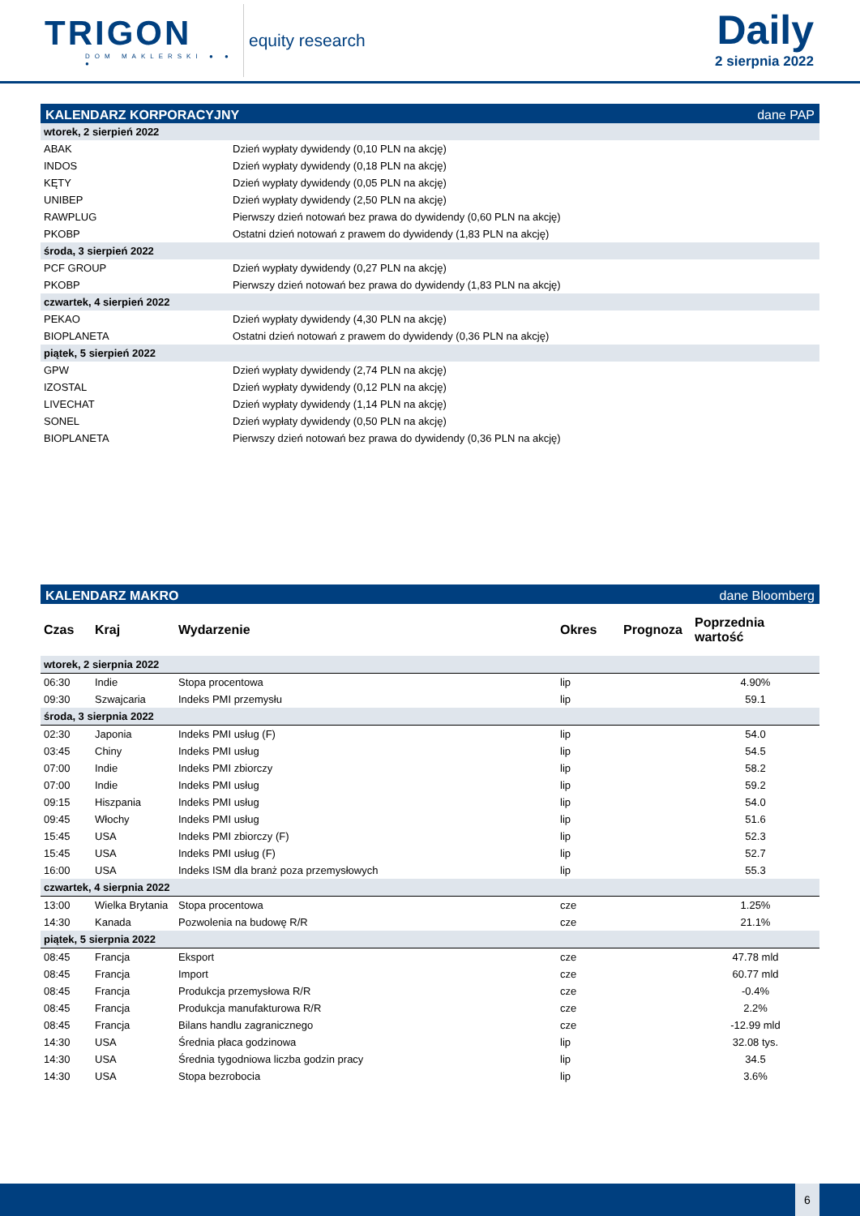TRIGON
DOM MAKLERSKI ● ● ●
equity research
Daily
2 sierpnia 2022
KALENDARZ KORPORACYJNY dane PAP
| wtorek, 2 sierpień 2022 | |
| ABAK | Dzień wypłaty dywidendy (0,10 PLN na akcję) |
| INDOS | Dzień wypłaty dywidendy (0,18 PLN na akcję) |
| KĘTY | Dzień wypłaty dywidendy (0,05 PLN na akcję) |
| UNIBEP | Dzień wypłaty dywidendy (2,50 PLN na akcję) |
| RAWPLUG | Pierwszy dzień notowań bez prawa do dywidendy (0,60 PLN na akcję) |
| PKOBP | Ostatni dzień notowań z prawem do dywidendy (1,83 PLN na akcję) |
| środa, 3 sierpień 2022 | |
| PCF GROUP | Dzień wypłaty dywidendy (0,27 PLN na akcję) |
| PKOBP | Pierwszy dzień notowań bez prawa do dywidendy (1,83 PLN na akcję) |
| czwartek, 4 sierpień 2022 | |
| PEKAO | Dzień wypłaty dywidendy (4,30 PLN na akcję) |
| BIOPLANETA | Ostatni dzień notowań z prawem do dywidendy (0,36 PLN na akcję) |
| piątek, 5 sierpień 2022 | |
| GPW | Dzień wypłaty dywidendy (2,74 PLN na akcję) |
| IZOSTAL | Dzień wypłaty dywidendy (0,12 PLN na akcję) |
| LIVECHAT | Dzień wypłaty dywidendy (1,14 PLN na akcję) |
| SONEL | Dzień wypłaty dywidendy (0,50 PLN na akcję) |
| BIOPLANETA | Pierwszy dzień notowań bez prawa do dywidendy (0,36 PLN na akcję) |
KALENDARZ MAKRO dane Bloomberg
| Czas | Kraj | Wydarzenie | Okres | Prognoza | Poprzednia wartość |
| --- | --- | --- | --- | --- | --- |
| wtorek, 2 sierpnia 2022 | | | | | |
| 06:30 | Indie | Stopa procentowa | lip | | 4.90% |
| 09:30 | Szwajcaria | Indeks PMI przemysłu | lip | | 59.1 |
| środa, 3 sierpnia 2022 | | | | | |
| 02:30 | Japonia | Indeks PMI usług (F) | lip | | 54.0 |
| 03:45 | Chiny | Indeks PMI usług | lip | | 54.5 |
| 07:00 | Indie | Indeks PMI zbiorczy | lip | | 58.2 |
| 07:00 | Indie | Indeks PMI usług | lip | | 59.2 |
| 09:15 | Hiszpania | Indeks PMI usług | lip | | 54.0 |
| 09:45 | Włochy | Indeks PMI usług | lip | | 51.6 |
| 15:45 | USA | Indeks PMI zbiorczy (F) | lip | | 52.3 |
| 15:45 | USA | Indeks PMI usług (F) | lip | | 52.7 |
| 16:00 | USA | Indeks ISM dla branż poza przemysłowych | lip | | 55.3 |
| czwartek, 4 sierpnia 2022 | | | | | |
| 13:00 | Wielka Brytania | Stopa procentowa | cze | | 1.25% |
| 14:30 | Kanada | Pozwolenia na budowę R/R | cze | | 21.1% |
| piątek, 5 sierpnia 2022 | | | | | |
| 08:45 | Francja | Eksport | cze | | 47.78 mld |
| 08:45 | Francja | Import | cze | | 60.77 mld |
| 08:45 | Francja | Produkcja przemysłowa R/R | cze | | -0.4% |
| 08:45 | Francja | Produkcja manufakturowa R/R | cze | | 2.2% |
| 08:45 | Francja | Bilans handlu zagranicznego | cze | | -12.99 mld |
| 14:30 | USA | Średnia płaca godzinowa | lip | | 32.08 tys. |
| 14:30 | USA | Średnia tygodniowa liczba godzin pracy | lip | | 34.5 |
| 14:30 | USA | Stopa bezrobocia | lip | | 3.6% |
6